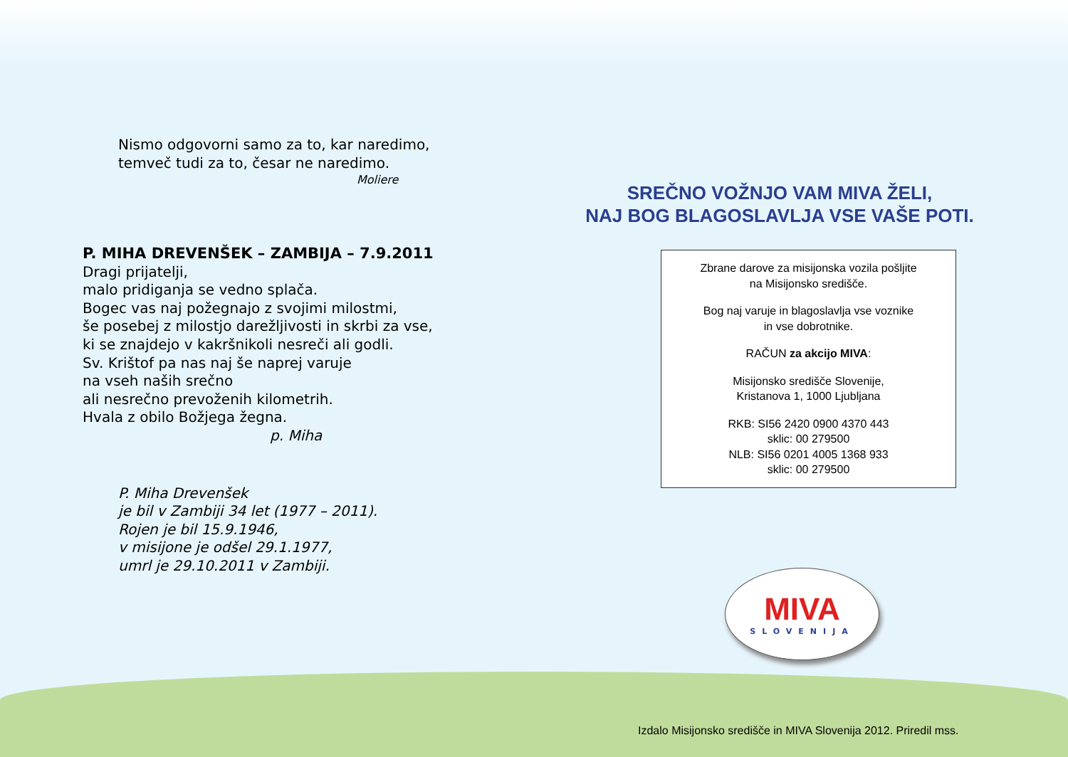Nismo odgovorni samo za to, kar naredimo,
temveč tudi za to, česar ne naredimo.
Moliere
P. MIHA DREVENŠEK – ZAMBIJA – 7.9.2011
Dragi prijatelji,
malo pridiganja se vedno splača.
Bogec vas naj požegnajo z svojimi milostmi,
še posebej z milostjo darežljivosti in skrbi za vse,
ki se znajdejo v kakršnikoli nesreči ali godli.
Sv. Krištof pa nas naj še naprej varuje
na vseh naših srečno
ali nesrečno prevoženih kilometrih.
Hvala z obilo Božjega žegna.
p. Miha
P. Miha Drevenšek
je bil v Zambiji 34 let (1977 – 2011).
Rojen je bil 15.9.1946,
v misijone je odšel 29.1.1977,
umrl je 29.10.2011 v Zambiji.
SREČNO VOŽNJO VAM MIVA ŽELI,
NAJ BOG BLAGOSLAVLJA VSE VAŠE POTI.
Zbrane darove za misijonska vozila pošljite
na Misijonsko središče.
Bog naj varuje in blagoslavlja vse voznike
in vse dobrotnike.
RAČUN za akcijo MIVA:
Misijonsko središče Slovenije,
Kristanova 1, 1000 Ljubljana
RKB: SI56 2420 0900 4370 443
sklic: 00 279500
NLB: SI56 0201 4005 1368 933
sklic: 00 279500
MIVA
SLOVENIJA
Izdalo Misijonsko središče in MIVA Slovenija 2012. Priredil mss.